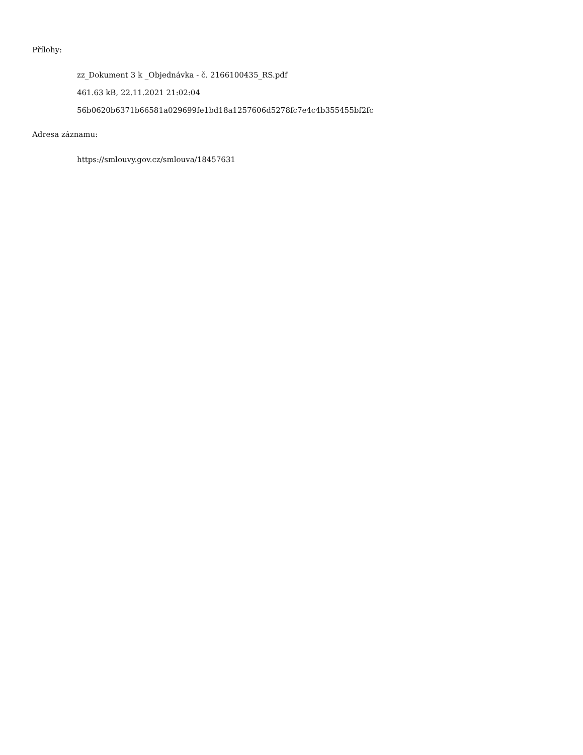Přílohy:
zz_Dokument 3 k _Objednávka - č. 2166100435_RS.pdf
461.63 kB, 22.11.2021 21:02:04
56b0620b6371b66581a029699fe1bd18a1257606d5278fc7e4c4b355455bf2fc
Adresa záznamu:
https://smlouvy.gov.cz/smlouva/18457631